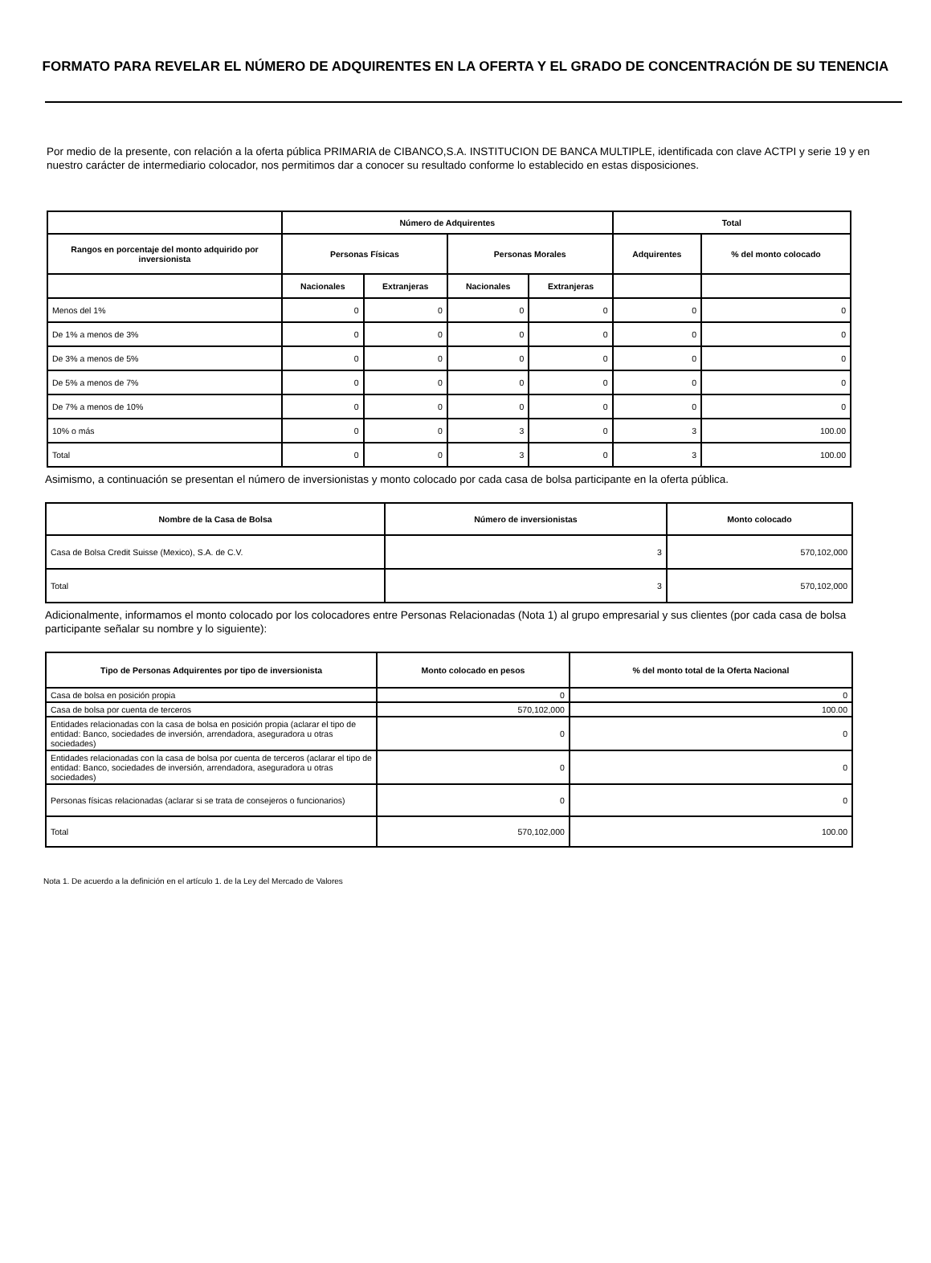FORMATO PARA REVELAR EL NÚMERO DE ADQUIRENTES EN LA OFERTA Y EL GRADO DE CONCENTRACIÓN DE SU TENENCIA
Por medio de la presente, con relación a la oferta pública PRIMARIA de CIBANCO,S.A. INSTITUCION DE BANCA MULTIPLE, identificada con clave ACTPI y serie 19 y en nuestro carácter de intermediario colocador, nos permitimos dar a conocer su resultado conforme lo establecido en estas disposiciones.
| | Número de Adquirentes | | | | Total | |
| --- | --- | --- | --- | --- | --- | --- |
| Rangos en porcentaje del monto adquirido por inversionista | Personas Físicas | | Personas Morales | | Adquirentes | % del monto colocado |
| | Nacionales | Extranjeras | Nacionales | Extranjeras | | |
| Menos del 1% | 0 | 0 | 0 | 0 | 0 | 0 |
| De 1% a menos de 3% | 0 | 0 | 0 | 0 | 0 | 0 |
| De 3% a menos de 5% | 0 | 0 | 0 | 0 | 0 | 0 |
| De 5% a menos de 7% | 0 | 0 | 0 | 0 | 0 | 0 |
| De 7% a menos de 10% | 0 | 0 | 0 | 0 | 0 | 0 |
| 10% o más | 0 | 0 | 3 | 0 | 3 | 100.00 |
| Total | 0 | 0 | 3 | 0 | 3 | 100.00 |
Asimismo, a continuación se presentan el número de inversionistas y monto colocado por cada casa de bolsa participante en la oferta pública.
| Nombre de la Casa de Bolsa | Número de inversionistas | Monto colocado |
| --- | --- | --- |
| Casa de Bolsa Credit Suisse (Mexico), S.A. de C.V. | 3 | 570,102,000 |
| Total | 3 | 570,102,000 |
Adicionalmente, informamos el monto colocado por los colocadores entre Personas Relacionadas (Nota 1) al grupo empresarial y sus clientes (por cada casa de bolsa participante señalar su nombre y lo siguiente):
| Tipo de Personas Adquirentes por tipo de inversionista | Monto colocado en pesos | % del monto total de la Oferta Nacional |
| --- | --- | --- |
| Casa de bolsa en posición propia | 0 | 0 |
| Casa de bolsa por cuenta de terceros | 570,102,000 | 100.00 |
| Entidades relacionadas con la casa de bolsa en posición propia (aclarar el tipo de entidad: Banco, sociedades de inversión, arrendadora, aseguradora u otras sociedades) | 0 | 0 |
| Entidades relacionadas con la casa de bolsa por cuenta de terceros (aclarar el tipo de entidad: Banco, sociedades de inversión, arrendadora, aseguradora u otras sociedades) | 0 | 0 |
| Personas físicas relacionadas (aclarar si se trata de consejeros o funcionarios) | 0 | 0 |
| Total | 570,102,000 | 100.00 |
Nota 1. De acuerdo a la definición en el artículo 1. de la Ley del Mercado de Valores